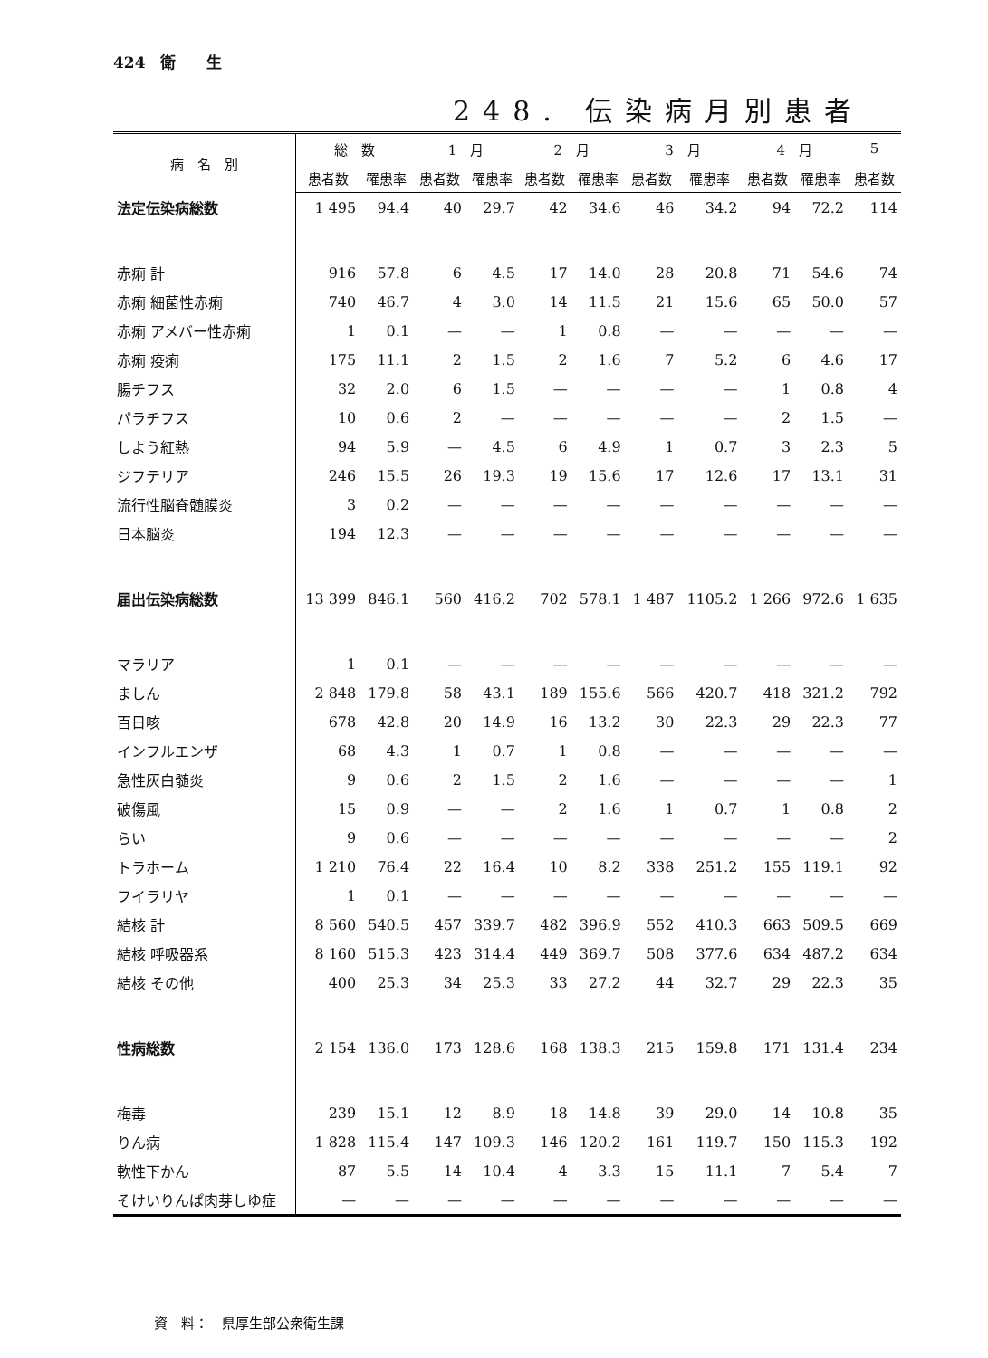424　衛　　生
248. 伝染病月別患者
| 病 名 別 | 総 数 | | 1 月 | | 2 月 | | 3 月 | | 4 月 | | 5 |
| --- | --- | --- | --- | --- | --- | --- | --- | --- | --- | --- | --- |
| | 患者数 | 罹患率 | 患者数 | 罹患率 | 患者数 | 罹患率 | 患者数 | 罹患率 | 患者数 | 罹患率 | 患者数 |
| 法定伝染病総数 | 1 495 | 94.4 | 40 | 29.7 | 42 | 34.6 | 46 | 34.2 | 94 | 72.2 | 114 |
| 赤痢 計 | 916 | 57.8 | 6 | 4.5 | 17 | 14.0 | 28 | 20.8 | 71 | 54.6 | 74 |
| 赤痢 細菌性赤痢 | 740 | 46.7 | 4 | 3.0 | 14 | 11.5 | 21 | 15.6 | 65 | 50.0 | 57 |
| 赤痢 アメバー性赤痢 | 1 | 0.1 | — | — | 1 | 0.8 | — | — | — | — | — |
| 赤痢 疫痢 | 175 | 11.1 | 2 | 1.5 | 2 | 1.6 | 7 | 5.2 | 6 | 4.6 | 17 |
| 腸チフス | 32 | 2.0 | 6 | 1.5 | — | — | — | — | 1 | 0.8 | 4 |
| パラチフス | 10 | 0.6 | 2 | — | — | — | — | — | 2 | 1.5 | — |
| しよう紅熱 | 94 | 5.9 | — | 4.5 | 6 | 4.9 | 1 | 0.7 | 3 | 2.3 | 5 |
| ジフテリア | 246 | 15.5 | 26 | 19.3 | 19 | 15.6 | 17 | 12.6 | 17 | 13.1 | 31 |
| 流行性脳脊髄膜炎 | 3 | 0.2 | — | — | — | — | — | — | — | — | — |
| 日本脳炎 | 194 | 12.3 | — | — | — | — | — | — | — | — | — |
| 届出伝染病総数 | 13 399 | 846.1 | 560 | 416.2 | 702 | 578.1 | 1 487 | 1105.2 | 1 266 | 972.6 | 1 635 |
| マラリア | 1 | 0.1 | — | — | — | — | — | — | — | — | — |
| ましん | 2 848 | 179.8 | 58 | 43.1 | 189 | 155.6 | 566 | 420.7 | 418 | 321.2 | 792 |
| 百日咳 | 678 | 42.8 | 20 | 14.9 | 16 | 13.2 | 30 | 22.3 | 29 | 22.3 | 77 |
| インフルエンザ | 68 | 4.3 | 1 | 0.7 | 1 | 0.8 | — | — | — | — | — |
| 急性灰白髄炎 | 9 | 0.6 | 2 | 1.5 | 2 | 1.6 | — | — | — | — | 1 |
| 破傷風 | 15 | 0.9 | — | — | 2 | 1.6 | 1 | 0.7 | 1 | 0.8 | 2 |
| らい | 9 | 0.6 | — | — | — | — | — | — | — | — | 2 |
| トラホーム | 1 210 | 76.4 | 22 | 16.4 | 10 | 8.2 | 338 | 251.2 | 155 | 119.1 | 92 |
| フイラリヤ | 1 | 0.1 | — | — | — | — | — | — | — | — | — |
| 結核 計 | 8 560 | 540.5 | 457 | 339.7 | 482 | 396.9 | 552 | 410.3 | 663 | 509.5 | 669 |
| 結核 呼吸器系 | 8 160 | 515.3 | 423 | 314.4 | 449 | 369.7 | 508 | 377.6 | 634 | 487.2 | 634 |
| 結核 その他 | 400 | 25.3 | 34 | 25.3 | 33 | 27.2 | 44 | 32.7 | 29 | 22.3 | 35 |
| 性病総数 | 2 154 | 136.0 | 173 | 128.6 | 168 | 138.3 | 215 | 159.8 | 171 | 131.4 | 234 |
| 梅毒 | 239 | 15.1 | 12 | 8.9 | 18 | 14.8 | 39 | 29.0 | 14 | 10.8 | 35 |
| りん病 | 1 828 | 115.4 | 147 | 109.3 | 146 | 120.2 | 161 | 119.7 | 150 | 115.3 | 192 |
| 軟性下かん | 87 | 5.5 | 14 | 10.4 | 4 | 3.3 | 15 | 11.1 | 7 | 5.4 | 7 |
| そけいりんぱ肉芽しゆ症 | — | — | — | — | — | — | — | — | — | — | — |
資　料：　県厚生部公衆衛生課